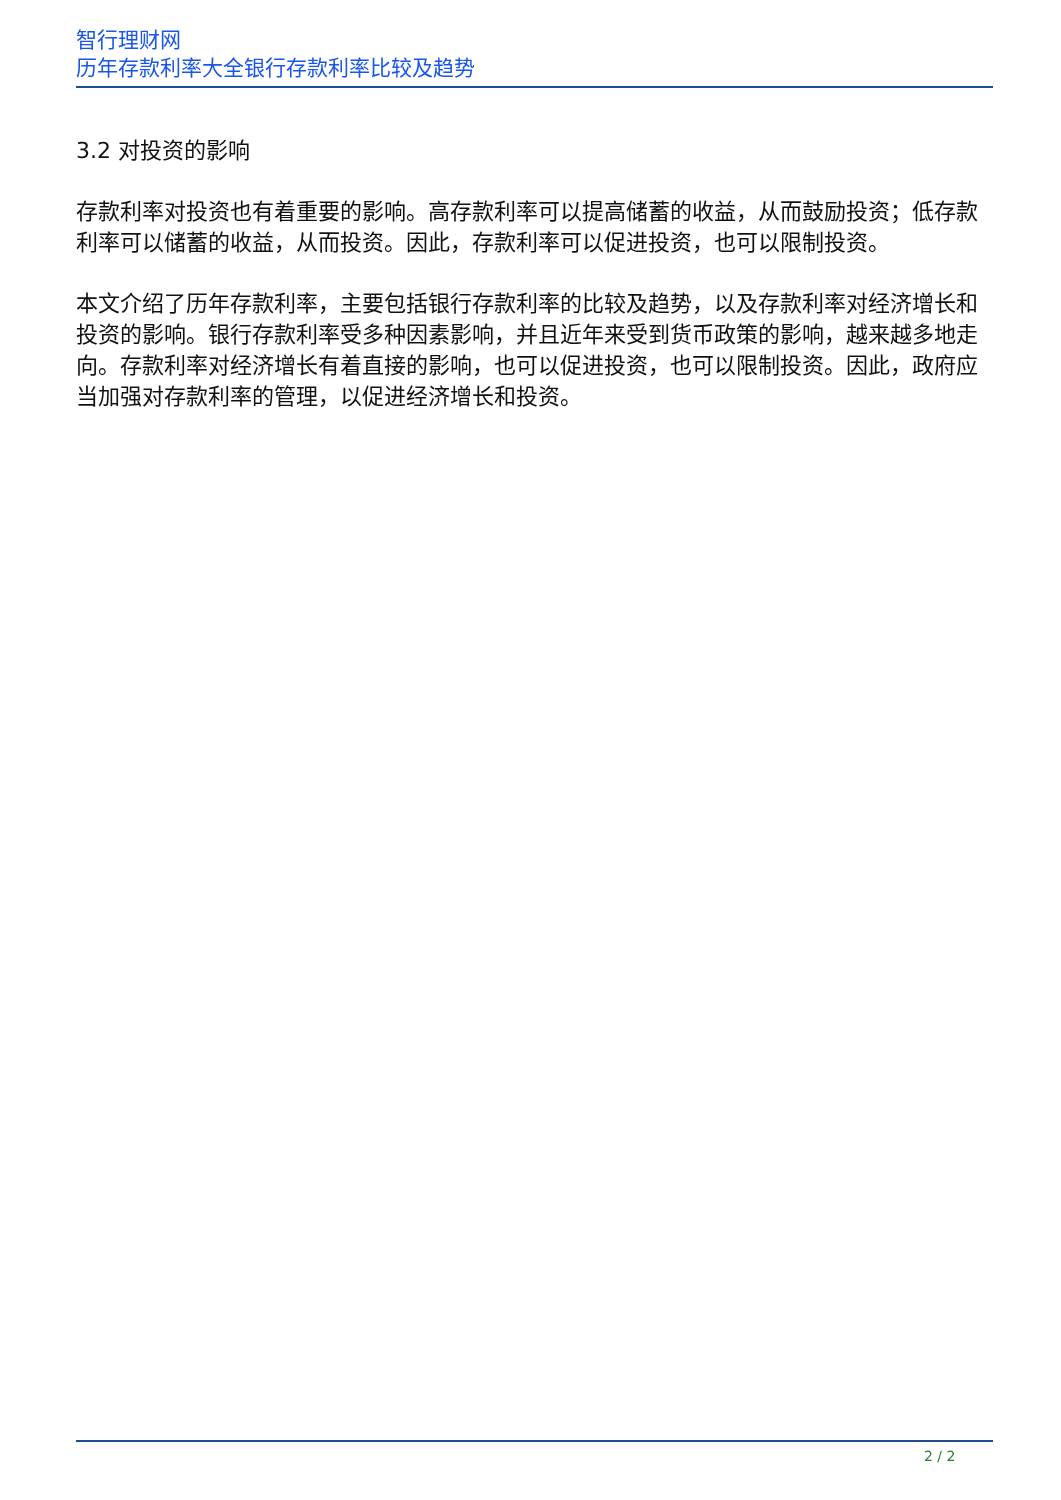智行理财网
历年存款利率大全银行存款利率比较及趋势
3.2 对投资的影响
存款利率对投资也有着重要的影响。高存款利率可以提高储蓄的收益，从而鼓励投资；低存款利率可以储蓄的收益，从而投资。因此，存款利率可以促进投资，也可以限制投资。
本文介绍了历年存款利率，主要包括银行存款利率的比较及趋势，以及存款利率对经济增长和投资的影响。银行存款利率受多种因素影响，并且近年来受到货币政策的影响，越来越多地走向。存款利率对经济增长有着直接的影响，也可以促进投资，也可以限制投资。因此，政府应当加强对存款利率的管理，以促进经济增长和投资。
2 / 2